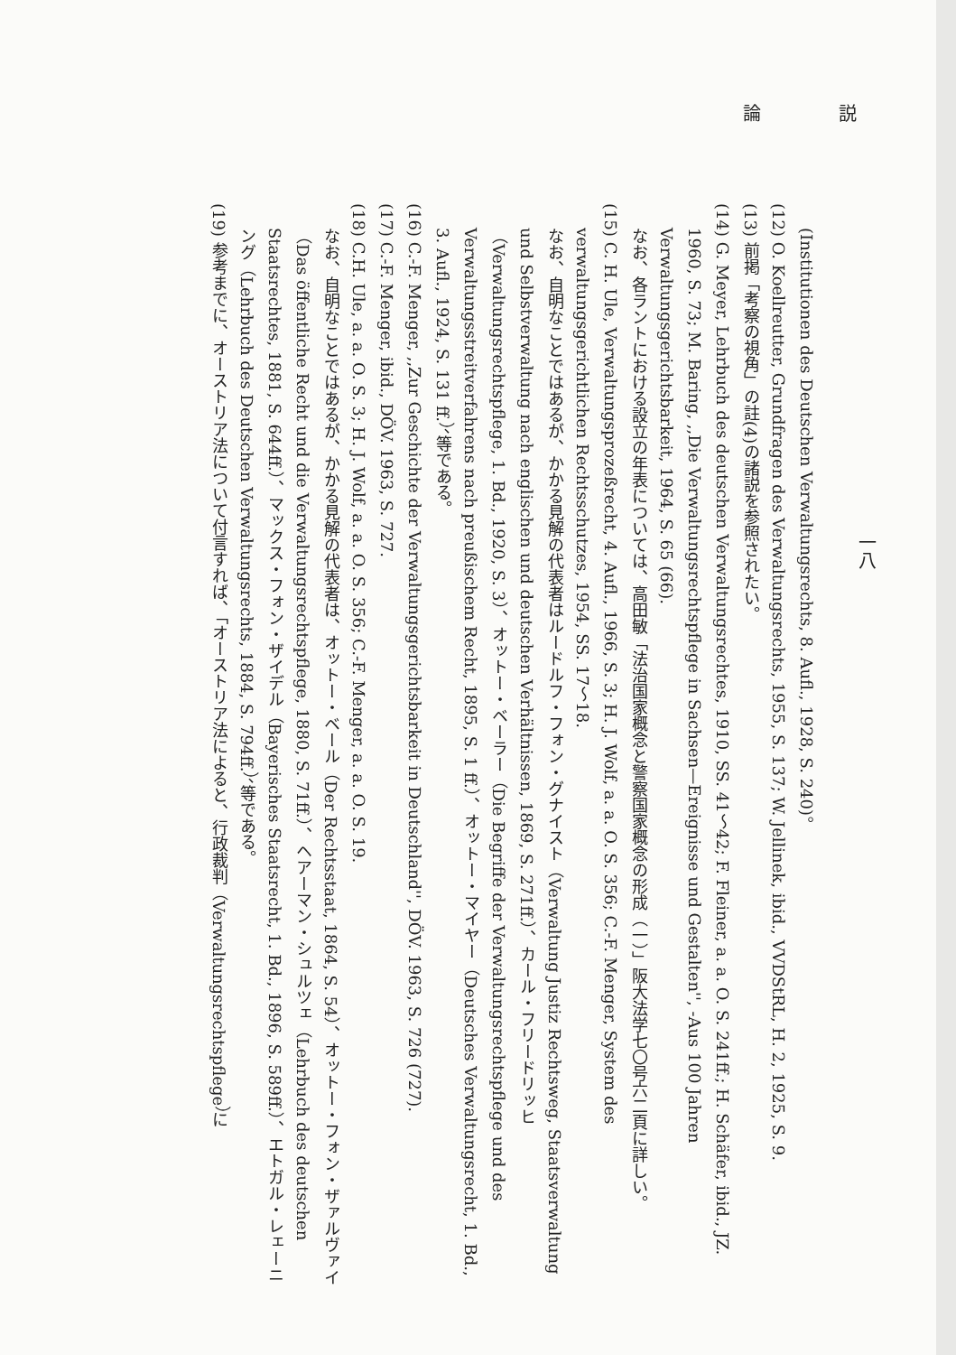論 説
一八
(Institutionen des Deutschen Verwaltungsrechts, 8. Aufl., 1928, S. 240)。
(12) O. Koellreutter, Grundfragen des Verwaltungsrechts, 1955, S. 137; W. Jellinek, ibid., VVDStRL, H. 2, 1925, S. 9.
(13) 前掲「考察の視角」の註(4)の諸説を参照されたい。
(14) G. Meyer, Lehrbuch des deutschen Verwaltungsrechtes, 1910, SS. 41～42; F. Fleiner, a. a. O. S. 241ff.; H. Schäfer, ibid., JZ. 1960, S. 73; M. Baring, ,,Die Verwaltungsrechtspflege in Sachsen—Ereignisse und Gestalten'', -Aus 100 Jahren Verwaltungsgerichtsbarkeit, 1964, S. 65 (66).
なお、各ラントにおける設立の年表については、高田敏「法治国家概念と警察国家概念の形成（一）」阪大法学七〇号六二頁に詳しい。
(15) C. H. Ule, Verwaltungsprozeßrecht, 4. Aufl., 1966, S. 3; H. J. Wolf, a. a. O. S. 356; C.-F. Menger, System des verwaltungsgerichtlichen Rechtsschutzes, 1954, SS. 17～18.
なお、自明なことではあるが、かかる見解の代表者はルードルフ・フォン・グナイスト（Verwaltung Justiz Rechtsweg, Staatsverwaltung und Selbstverwaltung nach englischen und deutschen Verhältnissen, 1869, S. 271ff.）、カール・フリードリッヒ（Verwaltungsrechtspflege, 1. Bd., 1920, S. 3）、オットー・ベーラー（Die Begriffe der Verwaltungsrechtspflege und des Verwaltungsstreitverfahrens nach preußischem Recht, 1895, S. 1 ff.）、オットー・マイヤー（Deutsches Verwaltungsrecht, 1. Bd., 3. Aufl., 1924, S. 131 ff.）、等である。
(16) C.-F. Menger, ,,Zur Geschichte der Verwaltungsgerichtsbarkeit in Deutschland'', DÖV. 1963, S. 726 (727).
(17) C.-F. Menger, ibid., DÖV. 1963, S. 727.
(18) C.H. Ule, a. a. O. S. 3; H. J. Wolf, a. a. O. S. 356; C.-F. Menger, a. a. O. S. 19.
なお、自明なことではあるが、かかる見解の代表者は、オットー・ベール（Der Rechtsstaat, 1864, S. 54）、オットー・フォン・ザァルヴァイ（Das öffentliche Recht und die Verwaltungsrechtspflege, 1880, S. 71ff.）、ヘアーマン・シュルツェ（Lehrbuch des deutschen Staatsrechtes, 1881, S. 644ff.）、マックス・フォン・ザイデル（Bayerisches Staatsrecht, 1. Bd., 1896, S. 589ff.）、エトガル・レェーニング（Lehrbuch des Deutschen Verwaltungsrechts, 1884, S. 794ff.）、等である。
(19) 参考までに、オーストリア法について付言すれば、「オーストリア法によると、行政裁判（Verwaltungsrechtspflege）に